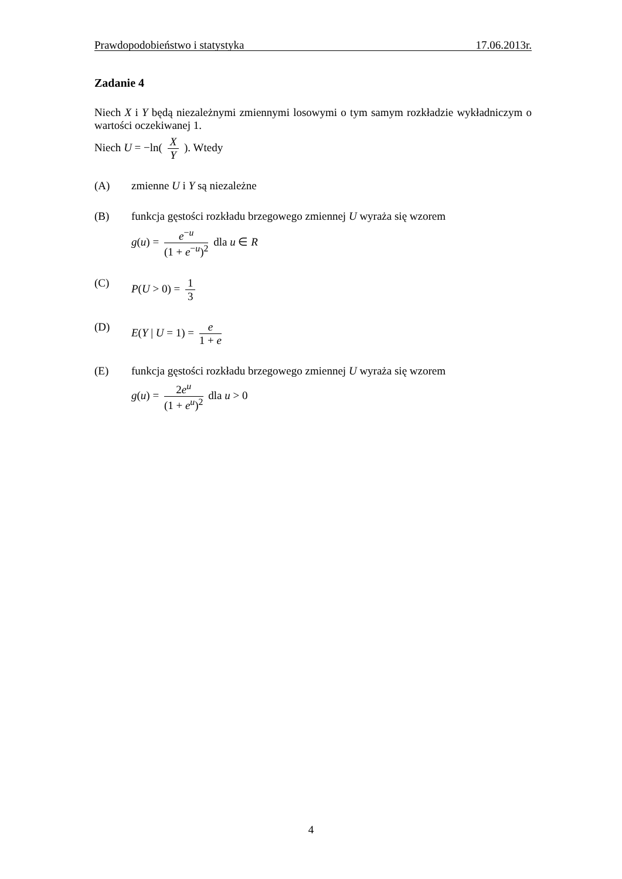Prawdopodobieństwo i statystyka 17.06.2013r.
Zadanie 4
Niech X i Y będą niezależnymi zmiennymi losowymi o tym samym rozkładzie wykładniczym o wartości oczekiwanej 1.
Niech U = −ln( X Y ). Wtedy
(A) zmienne U i Y są niezależne
(B) funkcja gęstości rozkładu brzegowego zmiennej U wyraża się wzorem
g(u) = e<sup>−u</sup> (1 + e<sup>−u</sup>)<sup>2</sup> dla u ∈ R
(C) P(U > 0) = 1 3
(D) E(Y | U = 1) = e 1 + e
(E) funkcja gęstości rozkładu brzegowego zmiennej U wyraża się wzorem
g(u) = 2e<sup>u</sup> (1 + e<sup>u</sup>)<sup>2</sup> dla u > 0
4